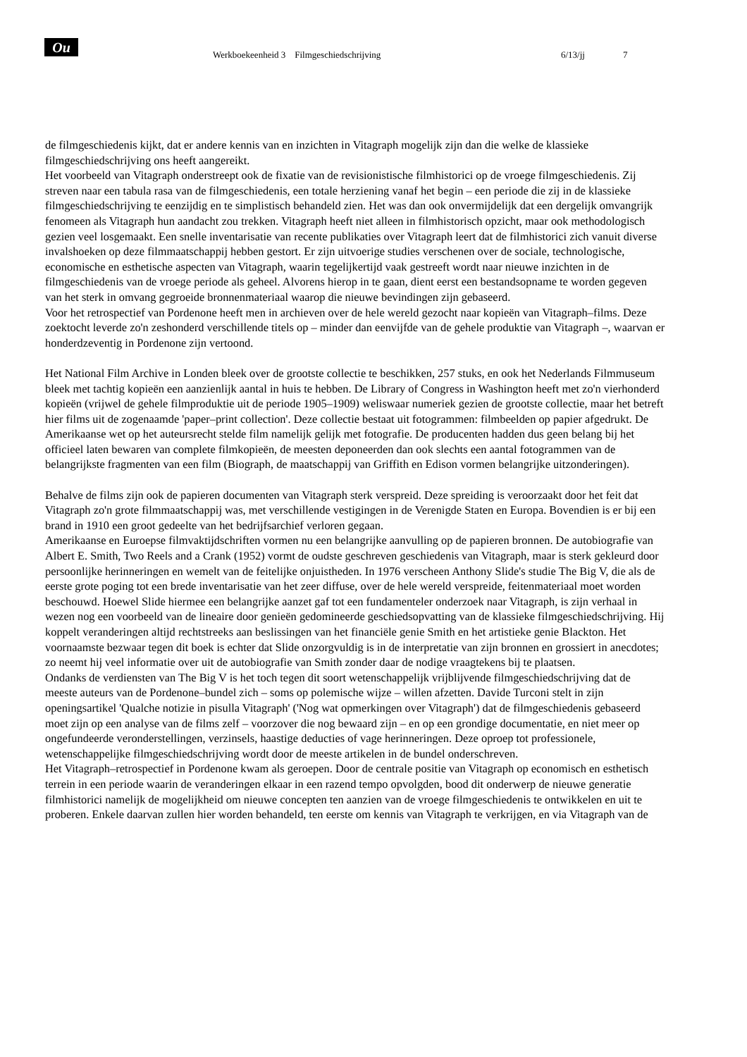Ou
Werkboekeenheid 3 Filmgeschiedschrijving 6/13/jj 7
de filmgeschiedenis kijkt, dat er andere kennis van en inzichten in Vitagraph mogelijk zijn dan die welke de klassieke filmgeschiedschrijving ons heeft aangereikt.
Het voorbeeld van Vitagraph onderstreept ook de fixatie van de revisionistische filmhistorici op de vroege filmgeschiedenis. Zij streven naar een tabula rasa van de filmgeschiedenis, een totale herziening vanaf het begin – een periode die zij in de klassieke filmgeschiedschrijving te eenzijdig en te simplistisch behandeld zien. Het was dan ook onvermijdelijk dat een dergelijk omvangrijk fenomeen als Vitagraph hun aandacht zou trekken. Vitagraph heeft niet alleen in filmhistorisch opzicht, maar ook methodologisch gezien veel losgemaakt. Een snelle inventarisatie van recente publikaties over Vitagraph leert dat de filmhistorici zich vanuit diverse invalshoeken op deze filmmaatschappij hebben gestort. Er zijn uitvoerige studies verschenen over de sociale, technologische, economische en esthetische aspecten van Vitagraph, waarin tegelijkertijd vaak gestreeft wordt naar nieuwe inzichten in de filmgeschiedenis van de vroege periode als geheel. Alvorens hierop in te gaan, dient eerst een bestandsopname te worden gegeven van het sterk in omvang gegroeide bronnenmateriaal waarop die nieuwe bevindingen zijn gebaseerd.
Voor het retrospectief van Pordenone heeft men in archieven over de hele wereld gezocht naar kopieën van Vitagraph–films. Deze zoektocht leverde zo'n zeshonderd verschillende titels op – minder dan eenvijfde van de gehele produktie van Vitagraph –, waarvan er honderdzeventig in Pordenone zijn vertoond.
Het National Film Archive in Londen bleek over de grootste collectie te beschikken, 257 stuks, en ook het Nederlands Filmmuseum bleek met tachtig kopieën een aanzienlijk aantal in huis te hebben. De Library of Congress in Washington heeft met zo'n vierhonderd kopieën (vrijwel de gehele filmproduktie uit de periode 1905–1909) weliswaar numeriek gezien de grootste collectie, maar het betreft hier films uit de zogenaamde 'paper–print collection'. Deze collectie bestaat uit fotogrammen: filmbeelden op papier afgedrukt. De Amerikaanse wet op het auteursrecht stelde film namelijk gelijk met fotografie. De producenten hadden dus geen belang bij het officieel laten bewaren van complete filmkopieën, de meesten deponeerden dan ook slechts een aantal fotogrammen van de belangrijkste fragmenten van een film (Biograph, de maatschappij van Griffith en Edison vormen belangrijke uitzonderingen).
Behalve de films zijn ook de papieren documenten van Vitagraph sterk verspreid. Deze spreiding is veroorzaakt door het feit dat Vitagraph zo'n grote filmmaatschappij was, met verschillende vestigingen in de Verenigde Staten en Europa. Bovendien is er bij een brand in 1910 een groot gedeelte van het bedrijfsarchief verloren gegaan.
Amerikaanse en Euroepse filmvaktijdschriften vormen nu een belangrijke aanvulling op de papieren bronnen. De autobiografie van Albert E. Smith, Two Reels and a Crank (1952) vormt de oudste geschreven geschiedenis van Vitagraph, maar is sterk gekleurd door persoonlijke herinneringen en wemelt van de feitelijke onjuistheden. In 1976 verscheen Anthony Slide's studie The Big V, die als de eerste grote poging tot een brede inventarisatie van het zeer diffuse, over de hele wereld verspreide, feitenmateriaal moet worden beschouwd. Hoewel Slide hiermee een belangrijke aanzet gaf tot een fundamenteler onderzoek naar Vitagraph, is zijn verhaal in wezen nog een voorbeeld van de lineaire door genieën gedomineerde geschiedsopvatting van de klassieke filmgeschiedschrijving. Hij koppelt veranderingen altijd rechtstreeks aan beslissingen van het financiële genie Smith en het artistieke genie Blackton. Het voornaamste bezwaar tegen dit boek is echter dat Slide onzorgvuldig is in de interpretatie van zijn bronnen en grossiert in anecdotes; zo neemt hij veel informatie over uit de autobiografie van Smith zonder daar de nodige vraagtekens bij te plaatsen.
Ondanks de verdiensten van The Big V is het toch tegen dit soort wetenschappelijk vrijblijvende filmgeschiedschrijving dat de meeste auteurs van de Pordenone–bundel zich – soms op polemische wijze – willen afzetten. Davide Turconi stelt in zijn openingsartikel 'Qualche notizie in pisulla Vitagraph' ('Nog wat opmerkingen over Vitagraph') dat de filmgeschiedenis gebaseerd moet zijn op een analyse van de films zelf – voorzover die nog bewaard zijn – en op een grondige documentatie, en niet meer op ongefundeerde veronderstellingen, verzinsels, haastige deducties of vage herinneringen. Deze oproep tot professionele, wetenschappelijke filmgeschiedschrijving wordt door de meeste artikelen in de bundel onderschreven.
Het Vitagraph–retrospectief in Pordenone kwam als geroepen. Door de centrale positie van Vitagraph op economisch en esthetisch terrein in een periode waarin de veranderingen elkaar in een razend tempo opvolgden, bood dit onderwerp de nieuwe generatie filmhistorici namelijk de mogelijkheid om nieuwe concepten ten aanzien van de vroege filmgeschiedenis te ontwikkelen en uit te proberen. Enkele daarvan zullen hier worden behandeld, ten eerste om kennis van Vitagraph te verkrijgen, en via Vitagraph van de